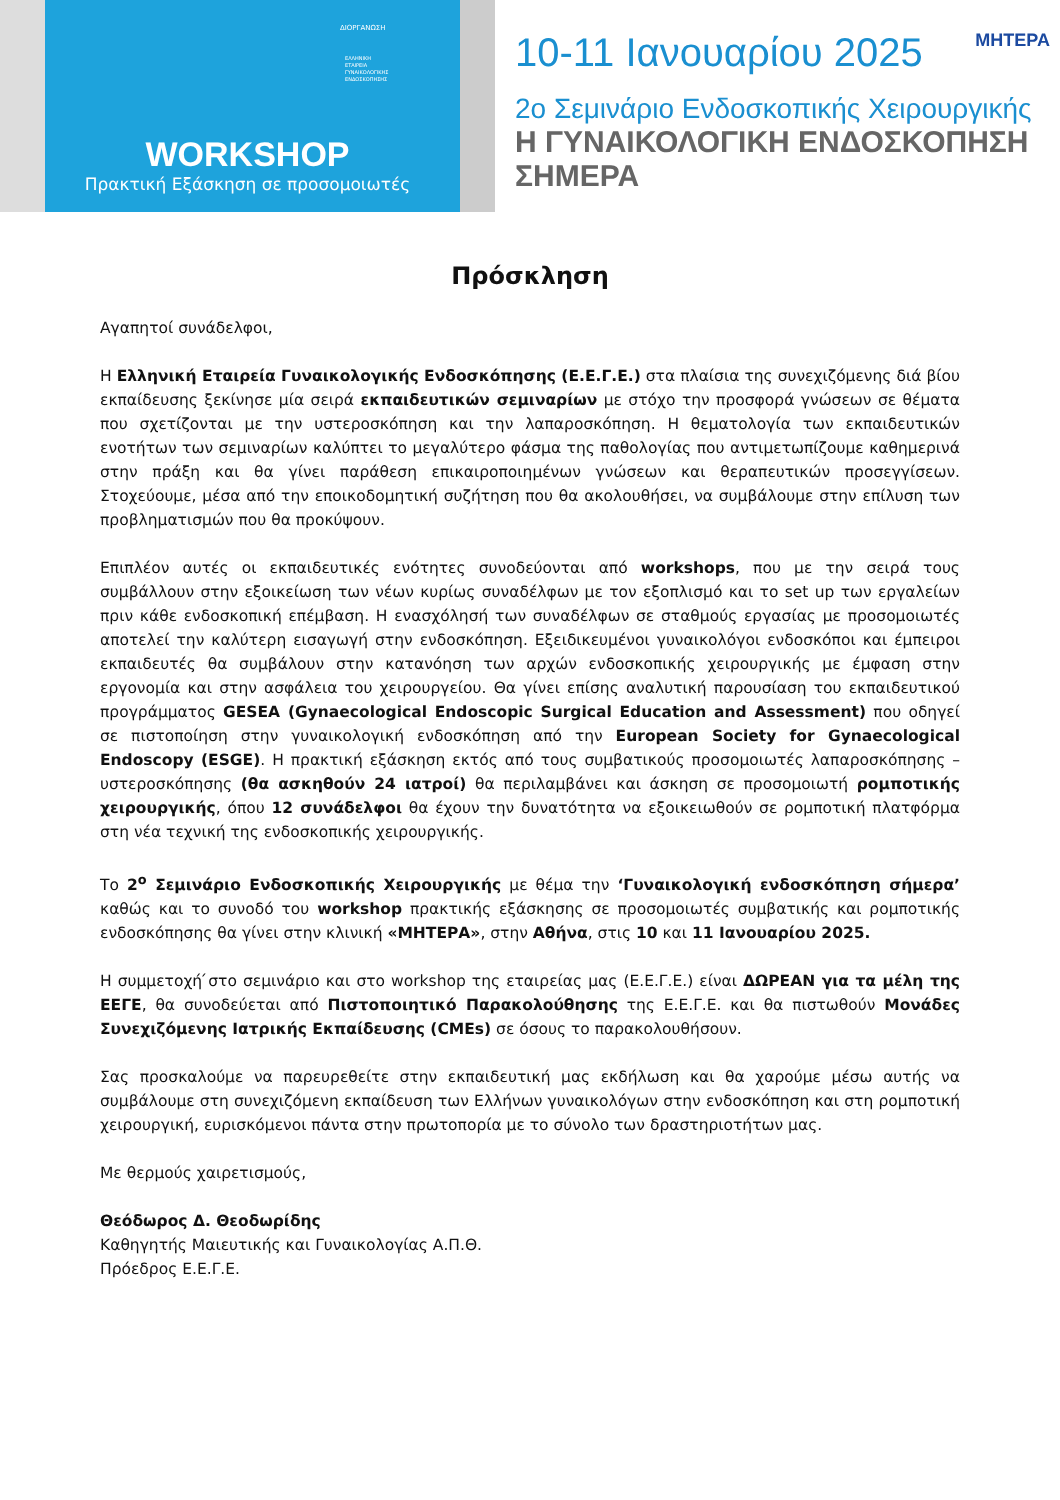ΔΙΟΡΓΑΝΩΣΗ
ΕΛΛΗΝΙΚΗ
ΕΤΑΙΡΕΙΑ
ΓΥΝΑΙΚΟΛΟΓΙΚΗΣ
ΕΝΔΟΣΚΟΠΗΣΗΣ
WORKSHOP
Πρακτική Εξάσκηση σε προσομοιωτές
10-11 Ιανουαρίου 2025 ΜΗΤΕΡΑ
2ο Σεμινάριο Ενδοσκοπικής Χειρουργικής
Η ΓΥΝΑΙΚΟΛΟΓΙΚΗ ΕΝΔΟΣΚΟΠΗΣΗ ΣΗΜΕΡΑ
Πρόσκληση
Αγαπητοί συνάδελφοι,
Η Ελληνική Εταιρεία Γυναικολογικής Ενδοσκόπησης (Ε.Ε.Γ.Ε.) στα πλαίσια της συνεχιζόμενης διά βίου εκπαίδευσης ξεκίνησε μία σειρά εκπαιδευτικών σεμιναρίων με στόχο την προσφορά γνώσεων σε θέματα που σχετίζονται με την υστεροσκόπηση και την λαπαροσκόπηση. Η θεματολογία των εκπαιδευτικών ενοτήτων των σεμιναρίων καλύπτει το μεγαλύτερο φάσμα της παθολογίας που αντιμετωπίζουμε καθημερινά στην πράξη και θα γίνει παράθεση επικαιροποιημένων γνώσεων και θεραπευτικών προσεγγίσεων. Στοχεύουμε, μέσα από την εποικοδομητική συζήτηση που θα ακολουθήσει, να συμβάλουμε στην επίλυση των προβληματισμών που θα προκύψουν.
Επιπλέον αυτές οι εκπαιδευτικές ενότητες συνοδεύονται από workshops, που με την σειρά τους συμβάλλουν στην εξοικείωση των νέων κυρίως συναδέλφων με τον εξοπλισμό και το set up των εργαλείων πριν κάθε ενδοσκοπική επέμβαση. Η ενασχόλησή των συναδέλφων σε σταθμούς εργασίας με προσομοιωτές αποτελεί την καλύτερη εισαγωγή στην ενδοσκόπηση. Εξειδικευμένοι γυναικολόγοι ενδοσκόποι και έμπειροι εκπαιδευτές θα συμβάλουν στην κατανόηση των αρχών ενδοσκοπικής χειρουργικής με έμφαση στην εργονομία και στην ασφάλεια του χειρουργείου. Θα γίνει επίσης αναλυτική παρουσίαση του εκπαιδευτικού προγράμματος GESEA (Gynaecological Endoscopic Surgical Education and Assessment) που οδηγεί σε πιστοποίηση στην γυναικολογική ενδοσκόπηση από την European Society for Gynaecological Endoscopy (ESGE). Η πρακτική εξάσκηση εκτός από τους συμβατικούς προσομοιωτές λαπαροσκόπησης – υστεροσκόπησης (θα ασκηθούν 24 ιατροί) θα περιλαμβάνει και άσκηση σε προσομοιωτή ρομποτικής χειρουργικής, όπου 12 συνάδελφοι θα έχουν την δυνατότητα να εξοικειωθούν σε ρομποτική πλατφόρμα στη νέα τεχνική της ενδοσκοπικής χειρουργικής.
Το 2<sup>ο</sup> Σεμινάριο Ενδοσκοπικής Χειρουργικής με θέμα την ‘Γυναικολογική ενδοσκόπηση σήμερα’ καθώς και το συνοδό του workshop πρακτικής εξάσκησης σε προσομοιωτές συμβατικής και ρομποτικής ενδοσκόπησης θα γίνει στην κλινική «ΜΗΤΕΡΑ», στην Αθήνα, στις 10 και 11 Ιανουαρίου 2025.
Η συμμετοχή ́στο σεμινάριο και στο workshop της εταιρείας μας (Ε.Ε.Γ.Ε.) είναι ΔΩΡΕΑΝ για τα μέλη της ΕΕΓΕ, θα συνοδεύεται από Πιστοποιητικό Παρακολούθησης της Ε.Ε.Γ.Ε. και θα πιστωθούν Μονάδες Συνεχιζόμενης Ιατρικής Εκπαίδευσης (CMEs) σε όσους το παρακολουθήσουν.
Σας προσκαλούμε να παρευρεθείτε στην εκπαιδευτική μας εκδήλωση και θα χαρούμε μέσω αυτής να συμβάλουμε στη συνεχιζόμενη εκπαίδευση των Ελλήνων γυναικολόγων στην ενδοσκόπηση και στη ρομποτική χειρουργική, ευρισκόμενοι πάντα στην πρωτοπορία με το σύνολο των δραστηριοτήτων μας.
Με θερμούς χαιρετισμούς,
Θεόδωρος Δ. Θεοδωρίδης
Καθηγητής Μαιευτικής και Γυναικολογίας Α.Π.Θ.
Πρόεδρος Ε.Ε.Γ.Ε.